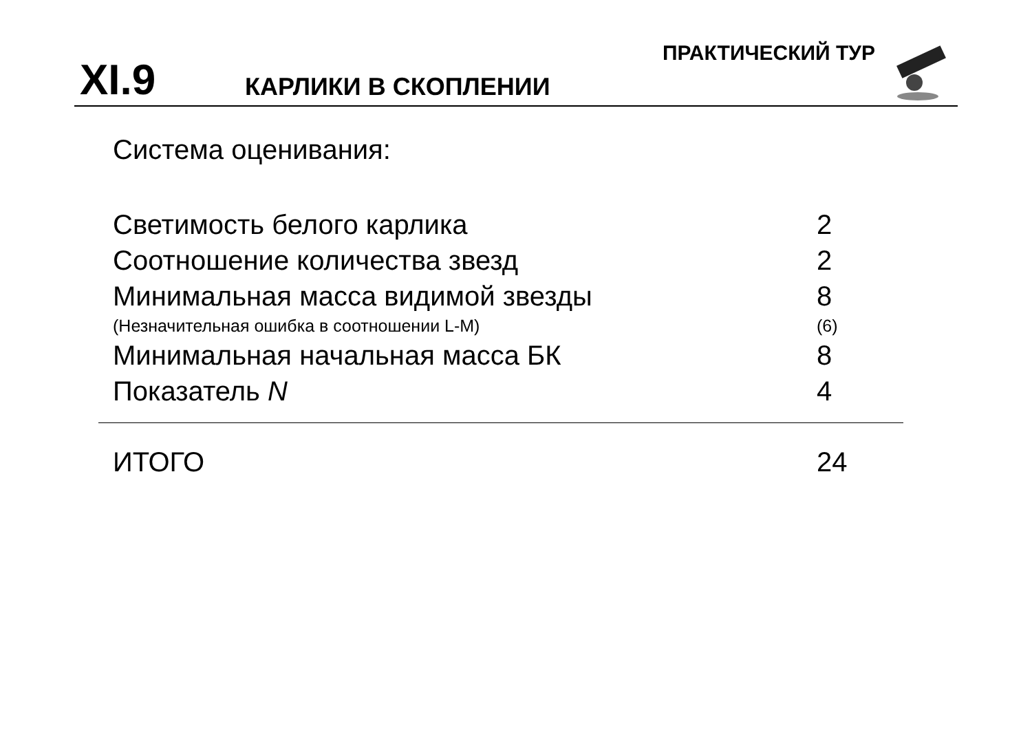XI.9
КАРЛИКИ В СКОПЛЕНИИ
ПРАКТИЧЕСКИЙ ТУР
Система оценивания:
| Светимость белого карлика | 2 |
| Соотношение количества звезд | 2 |
| Минимальная масса видимой звезды | 8 |
| (Незначительная ошибка в соотношении L-M) | (6) |
| Минимальная начальная масса БК | 8 |
| Показатель N | 4 |
| ИТОГО | 24 |